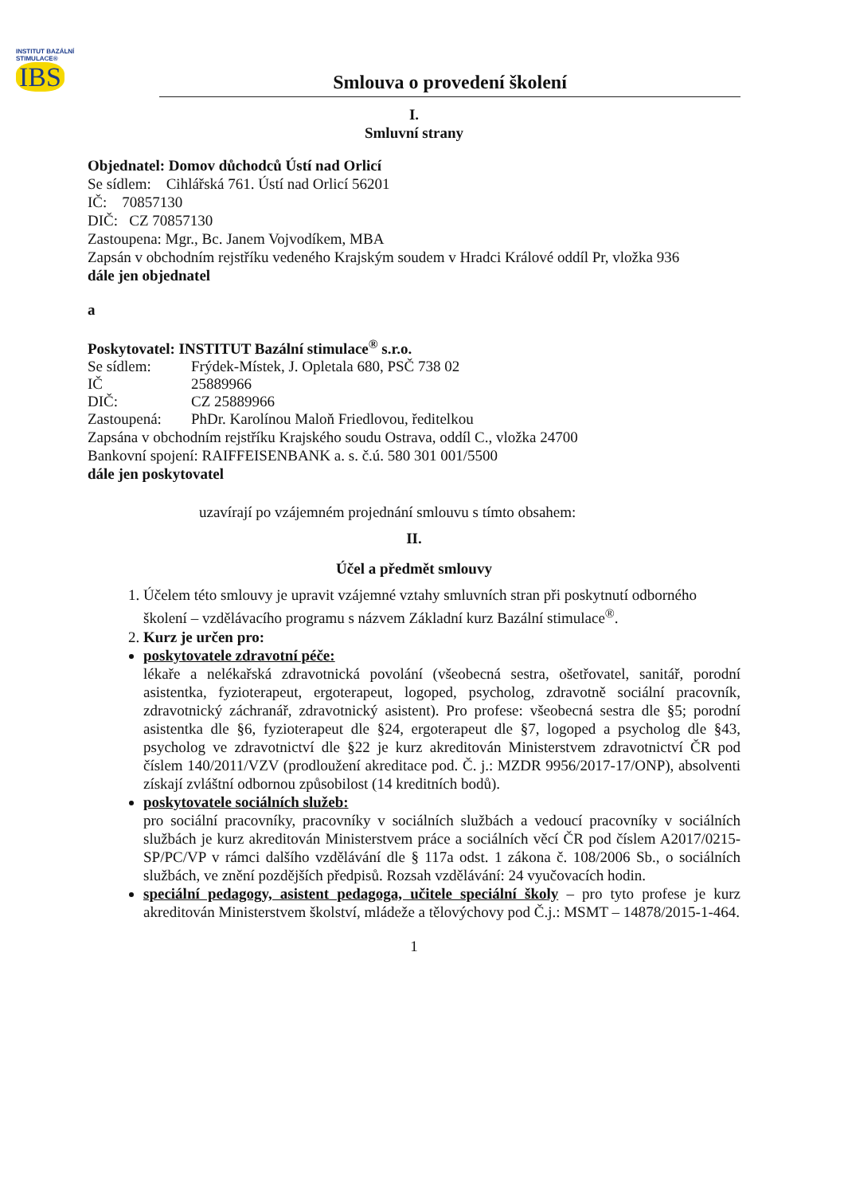INSTITUT BAZÁLNÍ STIMULACE®
IBS
Smlouva o provedení školení
I.
Smluvní strany
Objednatel: Domov důchodců Ústí nad Orlicí
Se sídlem: Cihlářská 761. Ústí nad Orlicí 56201
IČ: 70857130
DIČ: CZ 70857130
Zastoupena: Mgr., Bc. Janem Vojvodíkem, MBA
Zapsán v obchodním rejstříku vedeného Krajským soudem v Hradci Králové oddíl Pr, vložka 936
dále jen objednatel
a
Poskytovatel: INSTITUT Bazální stimulace<sup>®</sup> s.r.o.
Se sídlem: Frýdek-Místek, J. Opletala 680, PSČ 738 02
IČ 25889966
DIČ: CZ 25889966
Zastoupená: PhDr. Karolínou Maloň Friedlovou, ředitelkou
Zapsána v obchodním rejstříku Krajského soudu Ostrava, oddíl C., vložka 24700
Bankovní spojení: RAIFFEISENBANK a. s. č.ú. 580 301 001/5500
dále jen poskytovatel
uzavírají po vzájemném projednání smlouvu s tímto obsahem:
II.
Účel a předmět smlouvy
1. Účelem této smlouvy je upravit vzájemné vztahy smluvních stran při poskytnutí odborného školení – vzdělávacího programu s názvem Základní kurz Bazální stimulace<sup>®</sup>.
2. Kurz je určen pro:
poskytovatele zdravotní péče:
lékaře a nelékařská zdravotnická povolání (všeobecná sestra, ošetřovatel, sanitář, porodní asistentka, fyzioterapeut, ergoterapeut, logoped, psycholog, zdravotně sociální pracovník, zdravotnický záchranář, zdravotnický asistent). Pro profese: všeobecná sestra dle §5; porodní asistentka dle §6, fyzioterapeut dle §24, ergoterapeut dle §7, logoped a psycholog dle §43, psycholog ve zdravotnictví dle §22 je kurz akreditován Ministerstvem zdravotnictví ČR pod číslem 140/2011/VZV (prodloužení akreditace pod. Č. j.: MZDR 9956/2017-17/ONP), absolventi získají zvláštní odbornou způsobilost (14 kreditních bodů).
poskytovatele sociálních služeb:
pro sociální pracovníky, pracovníky v sociálních službách a vedoucí pracovníky v sociálních službách je kurz akreditován Ministerstvem práce a sociálních věcí ČR pod číslem A2017/0215-SP/PC/VP v rámci dalšího vzdělávání dle § 117a odst. 1 zákona č. 108/2006 Sb., o sociálních službách, ve znění pozdějších předpisů. Rozsah vzdělávání: 24 vyučovacích hodin.
speciální pedagogy, asistent pedagoga, učitele speciální školy – pro tyto profese je kurz akreditován Ministerstvem školství, mládeže a tělovýchovy pod Č.j.: MSMT – 14878/2015-1-464.
1